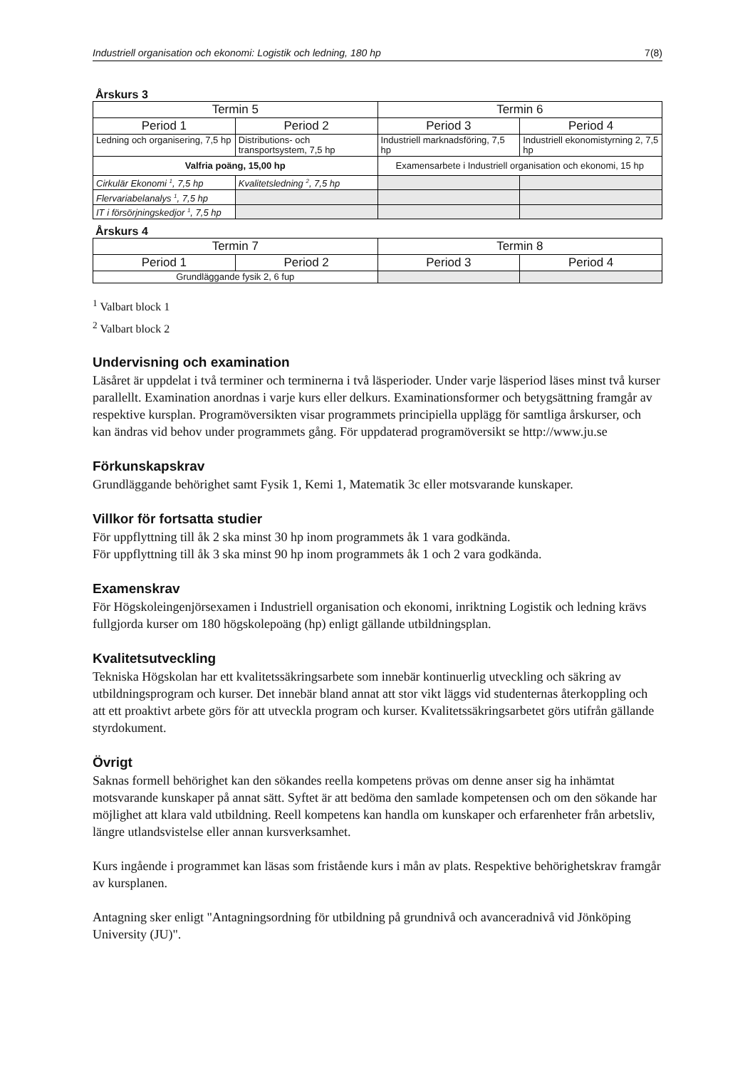Industriell organisation och ekonomi: Logistik och ledning, 180 hp 7(8)
Årskurs 3
| Termin 5 | | Termin 6 | |
| Period 1 | Period 2 | Period 3 | Period 4 |
| Ledning och organisering, 7,5 hp | Distributions- och transportsystem, 7,5 hp | Industriell marknadsföring, 7,5 hp | Industriell ekonomistyrning 2, 7,5 hp |
| Valfria poäng, 15,00 hp | | Examensarbete i Industriell organisation och ekonomi, 15 hp | |
| Cirkulär Ekonomi <sup>1</sup>, 7,5 hp | Kvalitetsledning <sup>2</sup>, 7,5 hp | | |
| Flervariabelanalys <sup>1</sup>, 7,5 hp | | | |
| IT i försörjningskedjor <sup>1</sup>, 7,5 hp | | | |
Årskurs 4
| Termin 7 | | Termin 8 | |
| Period 1 | Period 2 | Period 3 | Period 4 |
| Grundläggande fysik 2, 6 fup | | | |
<sup>1</sup> Valbart block 1
<sup>2</sup> Valbart block 2
Undervisning och examination
Läsåret är uppdelat i två terminer och terminerna i två läsperioder. Under varje läsperiod läses minst två kurser parallellt. Examination anordnas i varje kurs eller delkurs. Examinationsformer och betygsättning framgår av respektive kursplan. Programöversikten visar programmets principiella upplägg för samtliga årskurser, och kan ändras vid behov under programmets gång. För uppdaterad programöversikt se http://www.ju.se
Förkunskapskrav
Grundläggande behörighet samt Fysik 1, Kemi 1, Matematik 3c eller motsvarande kunskaper.
Villkor för fortsatta studier
För uppflyttning till åk 2 ska minst 30 hp inom programmets åk 1 vara godkända.
För uppflyttning till åk 3 ska minst 90 hp inom programmets åk 1 och 2 vara godkända.
Examenskrav
För Högskoleingenjörsexamen i Industriell organisation och ekonomi, inriktning Logistik och ledning krävs fullgjorda kurser om 180 högskolepoäng (hp) enligt gällande utbildningsplan.
Kvalitetsutveckling
Tekniska Högskolan har ett kvalitetssäkringsarbete som innebär kontinuerlig utveckling och säkring av utbildningsprogram och kurser. Det innebär bland annat att stor vikt läggs vid studenternas återkoppling och att ett proaktivt arbete görs för att utveckla program och kurser. Kvalitetssäkringsarbetet görs utifrån gällande styrdokument.
Övrigt
Saknas formell behörighet kan den sökandes reella kompetens prövas om denne anser sig ha inhämtat motsvarande kunskaper på annat sätt. Syftet är att bedöma den samlade kompetensen och om den sökande har möjlighet att klara vald utbildning. Reell kompetens kan handla om kunskaper och erfarenheter från arbetsliv, längre utlandsvistelse eller annan kursverksamhet.
Kurs ingående i programmet kan läsas som fristående kurs i mån av plats. Respektive behörighetskrav framgår av kursplanen.
Antagning sker enligt "Antagningsordning för utbildning på grundnivå och avanceradnivå vid Jönköping University (JU)".